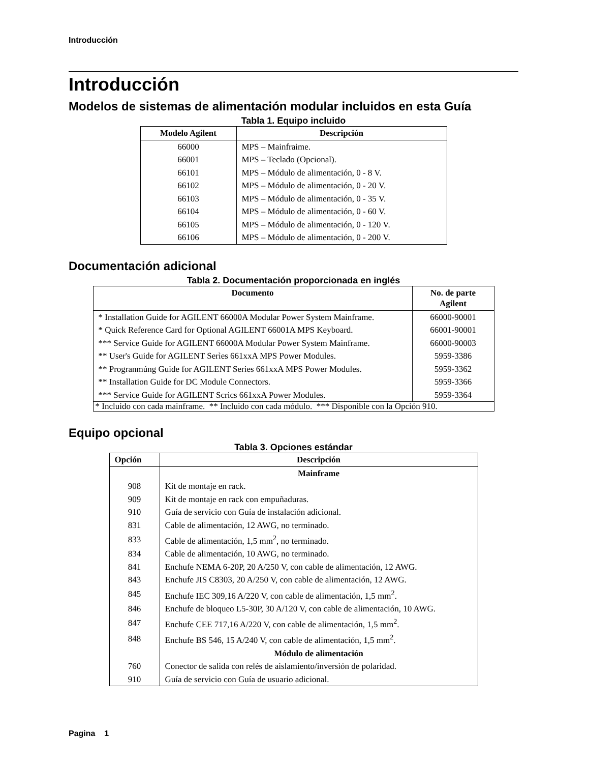Introducción
Introducción
Modelos de sistemas de alimentación modular incluidos en esta Guía
Tabla 1. Equipo incluido
| Modelo Agilent | Descripción |
| --- | --- |
| 66000 | MPS – Mainfraime. |
| 66001 | MPS – Teclado (Opcional). |
| 66101 | MPS – Módulo de alimentación, 0 - 8 V. |
| 66102 | MPS – Módulo de alimentación, 0 - 20 V. |
| 66103 | MPS – Módulo de alimentación, 0 - 35 V. |
| 66104 | MPS – Módulo de alimentación, 0 - 60 V. |
| 66105 | MPS – Módulo de alimentación, 0 - 120 V. |
| 66106 | MPS – Módulo de alimentación, 0 - 200 V. |
Documentación adicional
Tabla 2. Documentación proporcionada en inglés
| Documento | No. de parte Agilent |
| --- | --- |
| * Installation Guide for AGILENT 66000A Modular Power System Mainframe. | 66000-90001 |
| * Quick Reference Card for Optional AGILENT 66001A MPS Keyboard. | 66001-90001 |
| *** Service Guide for AGILENT 66000A Modular Power System Mainframe. | 66000-90003 |
| ** User's Guide for AGILENT Serìes 661xxA MPS Power Modules. | 5959-3386 |
| ** Progranmúng Guide for AGILENT Series 661xxA MPS Power Modules. | 5959-3362 |
| ** Installation Guide for DC Module Connectors. | 5959-3366 |
| *** Service Guide for AGILENT Scrics 661xxA Power Modules. | 5959-3364 |
| * Incluido con cada mainframe. ** Incluido con cada módulo. *** Disponible con la Opción 910. | |
Equipo opcional
Tabla 3. Opciones estándar
| Opción | Descripción |
| --- | --- |
| | Mainframe |
| 908 | Kit de montaje en rack. |
| 909 | Kit de montaje en rack con empuñaduras. |
| 910 | Guía de servicio con Guía de instalación adicional. |
| 831 | Cable de alimentación, 12 AWG, no terminado. |
| 833 | Cable de alimentación, 1,5 mm<sup>2</sup>, no terminado. |
| 834 | Cable de alimentación, 10 AWG, no terminado. |
| 841 | Enchufe NEMA 6-20P, 20 A/250 V, con cable de alimentación, 12 AWG. |
| 843 | Enchufe JIS C8303, 20 A/250 V, con cable de alimentación, 12 AWG. |
| 845 | Enchufe IEC 309,16 A/220 V, con cable de alimentación, 1,5 mm<sup>2</sup>. |
| 846 | Enchufe de bloqueo L5-30P, 30 A/120 V, con cable de alimentación, 10 AWG. |
| 847 | Enchufe CEE 717,16 A/220 V, con cable de alimentación, 1,5 mm<sup>2</sup>. |
| 848 | Enchufe BS 546, 15 A/240 V, con cable de alimentación, 1,5 mm<sup>2</sup>. |
| | Módulo de alimentación |
| 760 | Conector de salida con relés de aislamiento/inversión de polaridad. |
| 910 | Guía de servicio con Guía de usuario adicional. |
Pagina 1